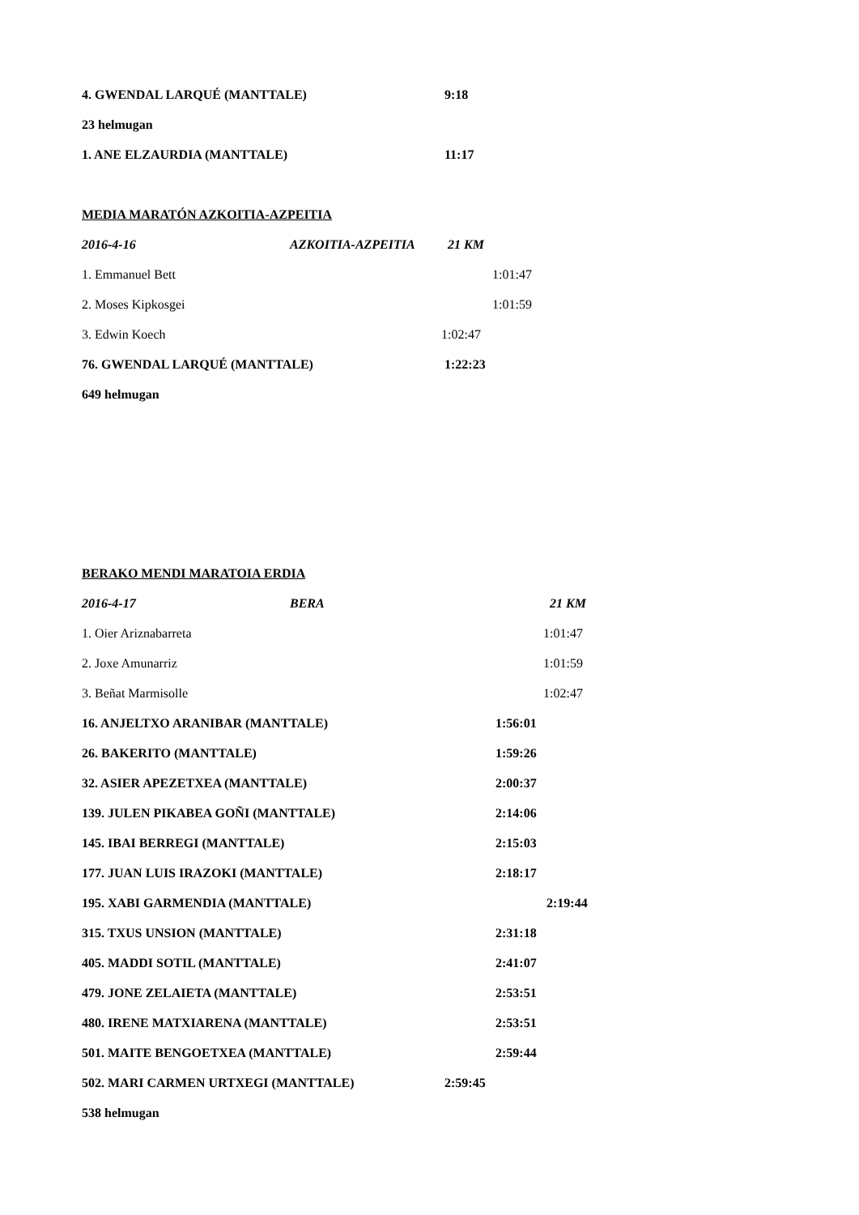4. GWENDAL LARQUÉ (MANTTALE) 9:18
23 helmugan
1. ANE ELZAURDIA (MANTTALE) 11:17
MEDIA MARATÓN AZKOITIA-AZPEITIA
2016-4-16 AZKOITIA-AZPEITIA 21 KM
1. Emmanuel Bett 1:01:47
2. Moses Kipkosgei 1:01:59
3. Edwin Koech 1:02:47
76. GWENDAL LARQUÉ (MANTTALE) 1:22:23
649 helmugan
BERAKO MENDI MARATOIA ERDIA
2016-4-17 BERA 21 KM
1. Oier Ariznabarreta 1:01:47
2. Joxe Amunarriz 1:01:59
3. Beñat Marmisolle 1:02:47
16. ANJELTXO ARANIBAR (MANTTALE) 1:56:01
26. BAKERITO (MANTTALE) 1:59:26
32. ASIER APEZETXEA (MANTTALE) 2:00:37
139. JULEN PIKABEA GOÑI (MANTTALE) 2:14:06
145. IBAI BERREGI (MANTTALE) 2:15:03
177. JUAN LUIS IRAZOKI (MANTTALE) 2:18:17
195. XABI GARMENDIA (MANTTALE) 2:19:44
315. TXUS UNSION (MANTTALE) 2:31:18
405. MADDI SOTIL (MANTTALE) 2:41:07
479. JONE ZELAIETA (MANTTALE) 2:53:51
480. IRENE MATXIARENA (MANTTALE) 2:53:51
501. MAITE BENGOETXEA (MANTTALE) 2:59:44
502. MARI CARMEN URTXEGI (MANTTALE) 2:59:45
538 helmugan